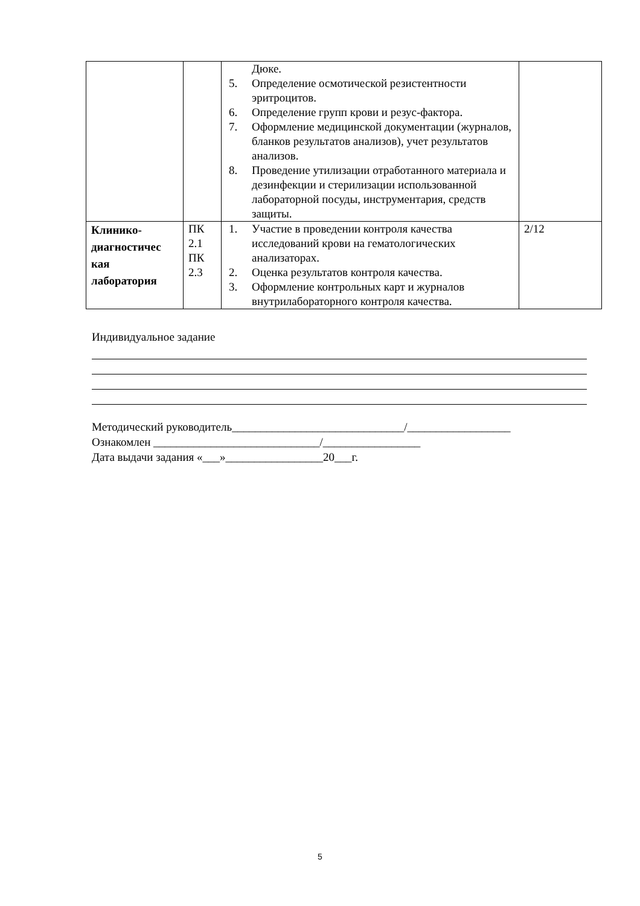| | | Дюке. 5. Определение осмотической резистентности эритроцитов. 6. Определение групп крови и резус-фактора. 7. Оформление медицинской документации (журналов, бланков результатов анализов), учет результатов анализов. 8. Проведение утилизации отработанного материала и дезинфекции и стерилизации использованной лабораторной посуды, инструментария, средств защиты. | |
| Клинико-диагностичес кая лаборатория | ПК 2.1 ПК 2.3 | 1. Участие в проведении контроля качества исследований крови на гематологических анализаторах. 2. Оценка результатов контроля качества. 3. Оформление контрольных карт и журналов внутрилабораторного контроля качества. | 2/12 |
Индивидуальное задание
Методический руководитель______________________________/__________________
Ознакомлен _____________________________/_________________
Дата выдачи задания «___»_________________20___г.
5